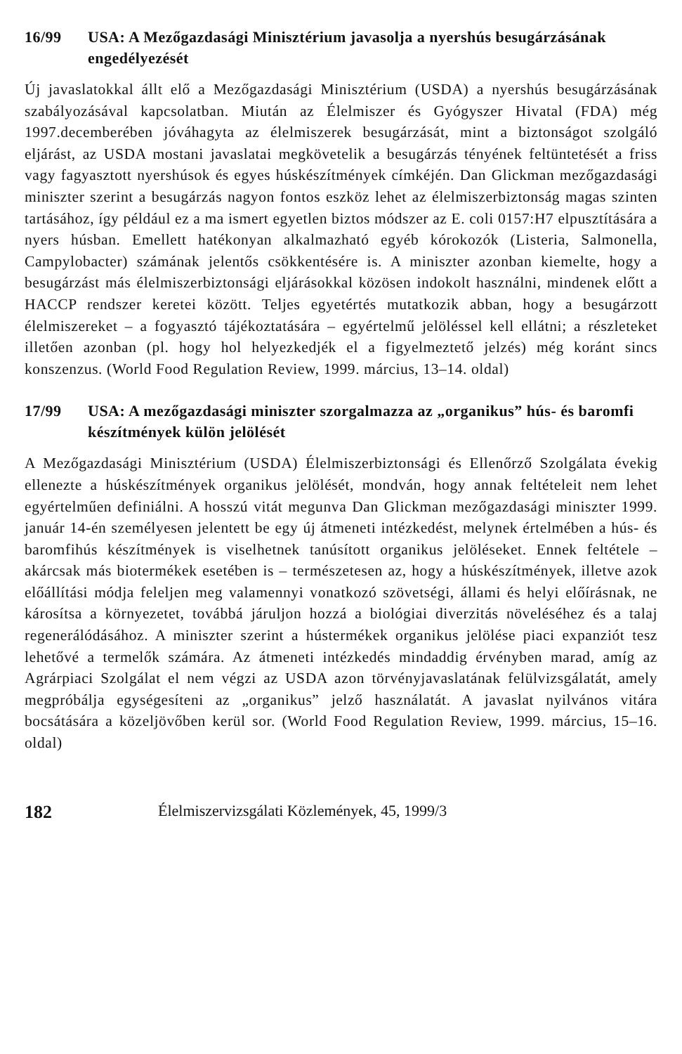16/99 USA: A Mezőgazdasági Minisztérium javasolja a nyershús besugárzásának engedélyezését
Új javaslatokkal állt elő a Mezőgazdasági Minisztérium (USDA) a nyershús besugárzásának szabályozásával kapcsolatban. Miután az Élelmiszer és Gyógyszer Hivatal (FDA) még 1997.decemberében jóváhagyta az élelmiszerek besugárzását, mint a biztonságot szolgáló eljárást, az USDA mostani javaslatai megkövetelik a besugárzás tényének feltüntetését a friss vagy fagyasztott nyershúsok és egyes húskészítmények címkéjén. Dan Glickman mezőgazdasági miniszter szerint a besugárzás nagyon fontos eszköz lehet az élelmiszerbiztonság magas szinten tartásához, így például ez a ma ismert egyetlen biztos módszer az E. coli 0157:H7 elpusztítására a nyers húsban. Emellett hatékonyan alkalmazható egyéb kórokozók (Listeria, Salmonella, Campylobacter) számának jelentős csökkentésére is. A miniszter azonban kiemelte, hogy a besugárzást más élelmiszerbiztonsági eljárásokkal közösen indokolt használni, mindenek előtt a HACCP rendszer keretei között. Teljes egyetértés mutatkozik abban, hogy a besugárzott élelmiszereket – a fogyasztó tájékoztatására – egyértelmű jelöléssel kell ellátni; a részleteket illetően azonban (pl. hogy hol helyezkedjék el a figyelmeztető jelzés) még koránt sincs konszenzus. (World Food Regulation Review, 1999. március, 13–14. oldal)
17/99 USA: A mezőgazdasági miniszter szorgalmazza az „organikus” hús- és baromfi készítmények külön jelölését
A Mezőgazdasági Minisztérium (USDA) Élelmiszerbiztonsági és Ellenőrző Szolgálata évekig ellenezte a húskészítmények organikus jelölését, mondván, hogy annak feltételeit nem lehet egyértelműen definiálni. A hosszú vitát megunva Dan Glickman mezőgazdasági miniszter 1999. január 14-én személyesen jelentett be egy új átmeneti intézkedést, melynek értelmében a hús- és baromfihús készítmények is viselhetnek tanúsított organikus jelöléseket. Ennek feltétele – akárcsak más biotermékek esetében is – természetesen az, hogy a húskészítmények, illetve azok előállítási módja feleljen meg valamennyi vonatkozó szövetségi, állami és helyi előírásnak, ne károsítsa a környezetet, továbbá járuljon hozzá a biológiai diverzitás növeléséhez és a talaj regenerálódásához. A miniszter szerint a hústermékek organikus jelölése piaci expanziót tesz lehetővé a termelők számára. Az átmeneti intézkedés mindaddig érvényben marad, amíg az Agrárpiaci Szolgálat el nem végzi az USDA azon törvényjavaslatának felülvizsgálatát, amely megpróbálja egységesíteni az „organikus” jelző használatát. A javaslat nyilvános vitára bocsátására a közeljövőben kerül sor. (World Food Regulation Review, 1999. március, 15–16. oldal)
182 Élelmiszervizsgálati Közlemények, 45, 1999/3